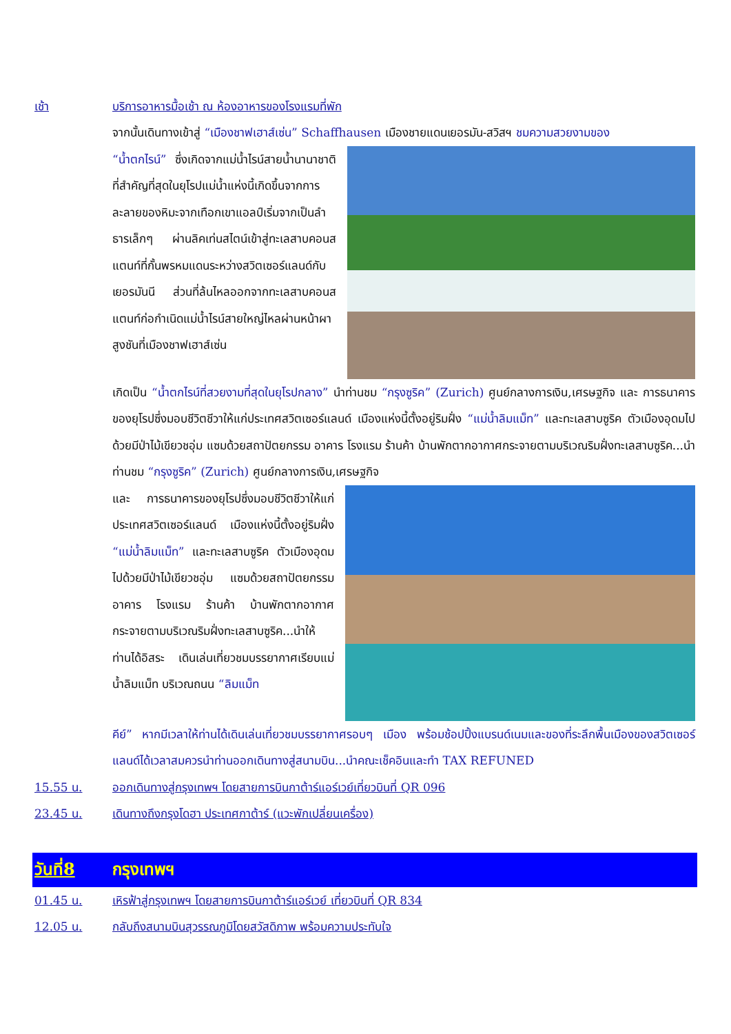เช้า บริการอาหารมื้อเช้า ณ ห้องอาหารของโรงแรมที่พัก
จากนั้นเดินทางเข้าสู่ “เมืองชาฟเฮาส์เซ่น” Schaffhausen เมืองชายแดนเยอรมัน-สวิสฯ ชมความสวยงามของ
“น้ำตกไรน์” ซึ่งเกิดจากแม่น้ำไรน์สายน้ำนานาชาติที่สำคัญที่สุดในยุโรปแม่น้ำแห่งนี้เกิดขึ้นจากการละลายของหิมะจากเทือกเขาแอลป์เริ่มจากเป็นลำธารเล็กๆ ผ่านลิคเท่นสไตน์เข้าสู่ทะเลสาบคอนสแตนท์ที่กั้นพรหมแดนระหว่างสวิตเซอร์แลนด์กับเยอรมันนี ส่วนที่ล้นไหลออกจากทะเลสาบคอนสแตนท์ก่อกำเนิดแม่น้ำไรน์สายใหญ่ไหลผ่านหน้าผาสูงชันที่เมืองชาฟเฮาส์เซ่น
เกิดเป็น “น้ำตกไรน์ที่สวยงามที่สุดในยุโรปกลาง” นำท่านชม “กรุงซูริค” (Zurich) ศูนย์กลางการเงิน,เศรษฐกิจ และ การธนาคารของยุโรปซึ่งมอบชีวิตชีวาให้แก่ประเทศสวิตเซอร์แลนด์ เมืองแห่งนี้ตั้งอยู่ริมฝั่ง “แม่น้ำลิมแม็ท” และทะเลสาบซูริค ตัวเมืองอุดมไปด้วยมีป่าไม้เขียวชอุ่ม แซมด้วยสถาปัตยกรรม อาคาร โรงแรม ร้านค้า บ้านพักตากอากาศกระจายตามบริเวณริมฝั่งทะเลสาบซูริค...นำท่านชม “กรุงซูริค” (Zurich) ศูนย์กลางการเงิน,เศรษฐกิจ
และ การธนาคารของยุโรปซึ่งมอบชีวิตชีวาให้แก่ประเทศสวิตเซอร์แลนด์ เมืองแห่งนี้ตั้งอยู่ริมฝั่ง “แม่น้ำลิมแม็ท” และทะเลสาบซูริค ตัวเมืองอุดมไปด้วยมีป่าไม้เขียวชอุ่ม แซมด้วยสถาปัตยกรรม อาคาร โรงแรม ร้านค้า บ้านพักตากอากาศกระจายตามบริเวณริมฝั่งทะเลสาบซูริค...นำให้ท่านได้อิสระ เดินเล่นเที่ยวชมบรรยากาศเรียบแม่น้ำลิมแม็ท บริเวณถนน “ลิมแม็ท
คีย์” หากมีเวลาให้ท่านได้เดินเล่นเที่ยวชมบรรยากาศรอบๆ เมือง พร้อมช้อปปิ้งแบรนด์เนมและของที่ระลึกพื้นเมืองของสวิตเซอร์แลนด์ได้เวลาสมควรนำท่านออกเดินทางสู่สนามบิน...นำคณะเช็คอินและทำ TAX REFUNED
15.55 น. ออกเดินทางสู่กรุงเทพฯ โดยสายการบินกาต้าร์แอร์เวย์เที่ยวบินที่ QR 096
23.45 น. เดินทางถึงกรุงโดฮา ประเทศกาต้าร์ (แวะพักเปลี่ยนเครื่อง)
วันที่8 กรุงเทพฯ
01.45 น. เหิรฟ้าสู่กรุงเทพฯ โดยสายการบินกาต้าร์แอร์เวย์ เที่ยวบินที่ QR 834
12.05 น. กลับถึงสนามบินสุวรรณภูมิโดยสวัสดิภาพ พร้อมความประทับใจ